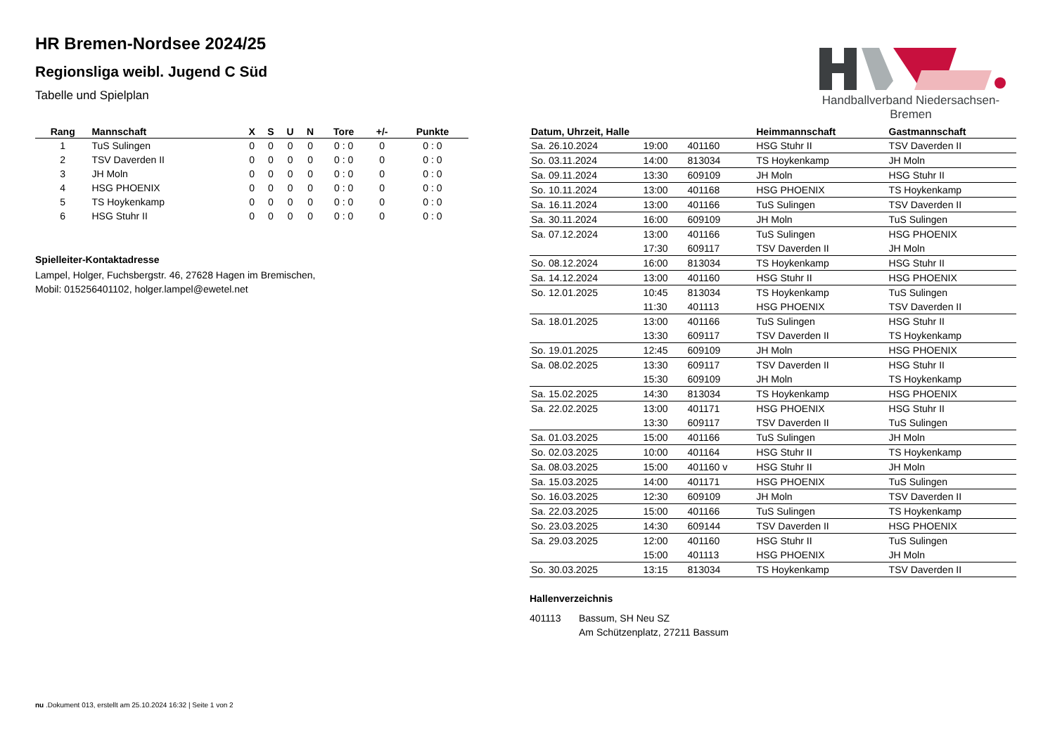HR Bremen-Nordsee 2024/25
Regionsliga weibl. Jugend C Süd
Tabelle und Spielplan
Handballverband Niedersachsen-Bremen
| Rang | Mannschaft | X | S | U | N | Tore | +/- | Punkte |
| --- | --- | --- | --- | --- | --- | --- | --- | --- |
| 1 | TuS Sulingen | 0 | 0 | 0 | 0 | 0 : 0 | 0 | 0 : 0 |
| 2 | TSV Daverden II | 0 | 0 | 0 | 0 | 0 : 0 | 0 | 0 : 0 |
| 3 | JH Moln | 0 | 0 | 0 | 0 | 0 : 0 | 0 | 0 : 0 |
| 4 | HSG PHOENIX | 0 | 0 | 0 | 0 | 0 : 0 | 0 | 0 : 0 |
| 5 | TS Hoykenkamp | 0 | 0 | 0 | 0 | 0 : 0 | 0 | 0 : 0 |
| 6 | HSG Stuhr II | 0 | 0 | 0 | 0 | 0 : 0 | 0 | 0 : 0 |
Spielleiter-Kontaktadresse
Lampel, Holger, Fuchsbergstr. 46, 27628 Hagen im Bremischen,
Mobil: 015256401102, holger.lampel@ewetel.net
| Datum, Uhrzeit, Halle | | | Heimmannschaft | Gastmannschaft |
| --- | --- | --- | --- | --- |
| Sa. 26.10.2024 | 19:00 | 401160 | HSG Stuhr II | TSV Daverden II |
| So. 03.11.2024 | 14:00 | 813034 | TS Hoykenkamp | JH Moln |
| Sa. 09.11.2024 | 13:30 | 609109 | JH Moln | HSG Stuhr II |
| So. 10.11.2024 | 13:00 | 401168 | HSG PHOENIX | TS Hoykenkamp |
| Sa. 16.11.2024 | 13:00 | 401166 | TuS Sulingen | TSV Daverden II |
| Sa. 30.11.2024 | 16:00 | 609109 | JH Moln | TuS Sulingen |
| Sa. 07.12.2024 | 13:00 | 401166 | TuS Sulingen | HSG PHOENIX |
| | 17:30 | 609117 | TSV Daverden II | JH Moln |
| So. 08.12.2024 | 16:00 | 813034 | TS Hoykenkamp | HSG Stuhr II |
| Sa. 14.12.2024 | 13:00 | 401160 | HSG Stuhr II | HSG PHOENIX |
| So. 12.01.2025 | 10:45 | 813034 | TS Hoykenkamp | TuS Sulingen |
| | 11:30 | 401113 | HSG PHOENIX | TSV Daverden II |
| Sa. 18.01.2025 | 13:00 | 401166 | TuS Sulingen | HSG Stuhr II |
| | 13:30 | 609117 | TSV Daverden II | TS Hoykenkamp |
| So. 19.01.2025 | 12:45 | 609109 | JH Moln | HSG PHOENIX |
| Sa. 08.02.2025 | 13:30 | 609117 | TSV Daverden II | HSG Stuhr II |
| | 15:30 | 609109 | JH Moln | TS Hoykenkamp |
| Sa. 15.02.2025 | 14:30 | 813034 | TS Hoykenkamp | HSG PHOENIX |
| Sa. 22.02.2025 | 13:00 | 401171 | HSG PHOENIX | HSG Stuhr II |
| | 13:30 | 609117 | TSV Daverden II | TuS Sulingen |
| Sa. 01.03.2025 | 15:00 | 401166 | TuS Sulingen | JH Moln |
| So. 02.03.2025 | 10:00 | 401164 | HSG Stuhr II | TS Hoykenkamp |
| Sa. 08.03.2025 | 15:00 | 401160 v | HSG Stuhr II | JH Moln |
| Sa. 15.03.2025 | 14:00 | 401171 | HSG PHOENIX | TuS Sulingen |
| So. 16.03.2025 | 12:30 | 609109 | JH Moln | TSV Daverden II |
| Sa. 22.03.2025 | 15:00 | 401166 | TuS Sulingen | TS Hoykenkamp |
| So. 23.03.2025 | 14:30 | 609144 | TSV Daverden II | HSG PHOENIX |
| Sa. 29.03.2025 | 12:00 | 401160 | HSG Stuhr II | TuS Sulingen |
| | 15:00 | 401113 | HSG PHOENIX | JH Moln |
| So. 30.03.2025 | 13:15 | 813034 | TS Hoykenkamp | TSV Daverden II |
Hallenverzeichnis
401113 Bassum, SH Neu SZ
Am Schützenplatz, 27211 Bassum
nu .Dokument 013, erstellt am 25.10.2024 16:32 | Seite 1 von 2